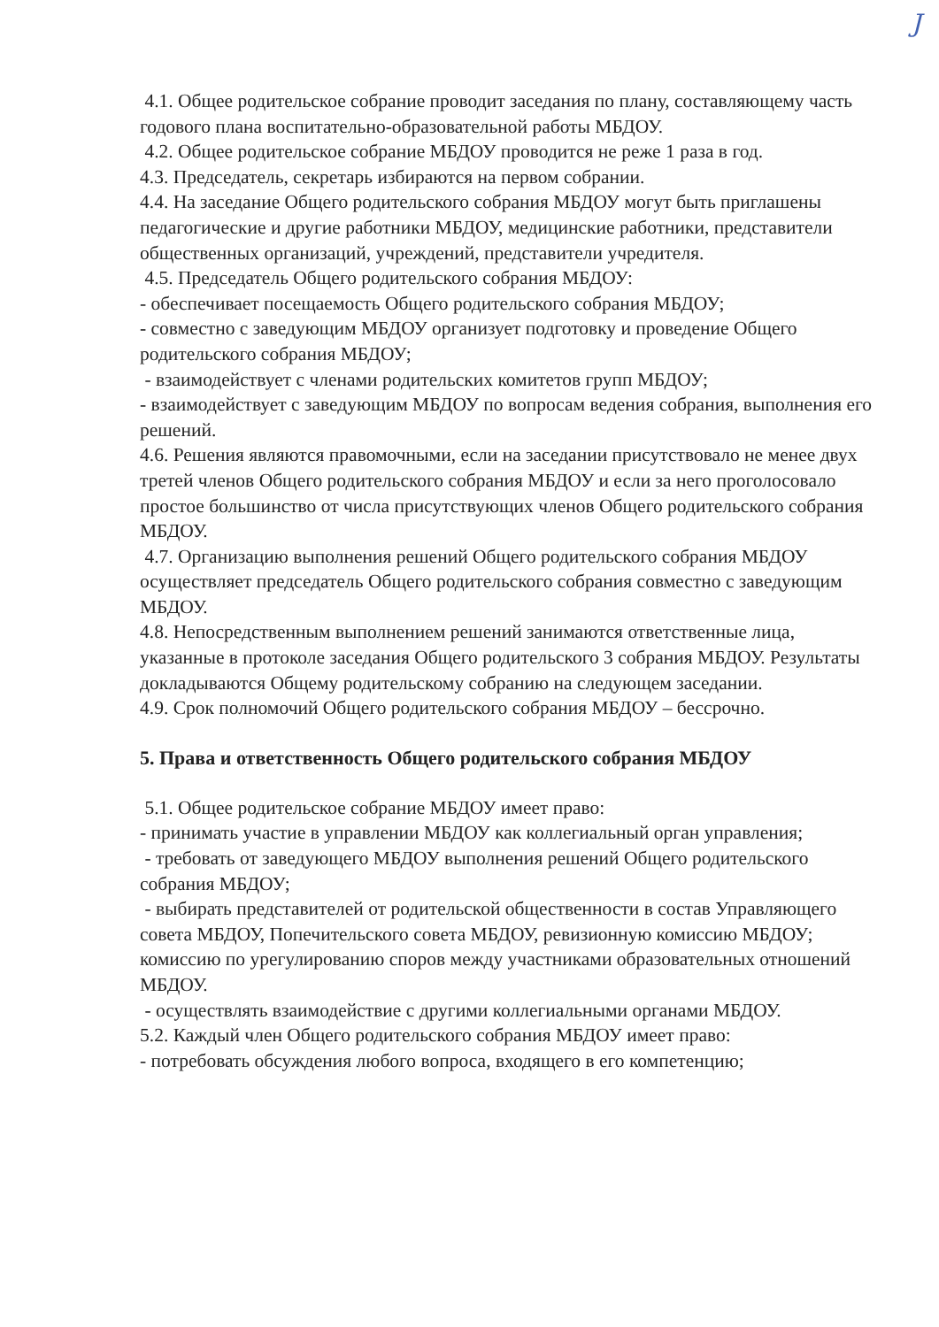J
4.1. Общее родительское собрание проводит заседания по плану, составляющему часть годового плана воспитательно-образовательной работы МБДОУ.
4.2. Общее родительское собрание МБДОУ проводится не реже 1 раза в год.
4.3. Председатель, секретарь избираются на первом собрании.
4.4. На заседание Общего родительского собрания МБДОУ могут быть приглашены педагогические и другие работники МБДОУ, медицинские работники, представители общественных организаций, учреждений, представители учредителя.
4.5. Председатель Общего родительского собрания МБДОУ:
- обеспечивает посещаемость Общего родительского собрания МБДОУ;
- совместно с заведующим МБДОУ организует подготовку и проведение Общего родительского собрания МБДОУ;
- взаимодействует с членами родительских комитетов групп МБДОУ;
- взаимодействует с заведующим МБДОУ по вопросам ведения собрания, выполнения его решений.
4.6. Решения являются правомочными, если на заседании присутствовало не менее двух третей членов Общего родительского собрания МБДОУ и если за него проголосовало простое большинство от числа присутствующих членов Общего родительского собрания МБДОУ.
4.7. Организацию выполнения решений Общего родительского собрания МБДОУ осуществляет председатель Общего родительского собрания совместно с заведующим МБДОУ.
4.8. Непосредственным выполнением решений занимаются ответственные лица, указанные в протоколе заседания Общего родительского 3 собрания МБДОУ. Результаты докладываются Общему родительскому собранию на следующем заседании.
4.9. Срок полномочий Общего родительского собрания МБДОУ – бессрочно.
5. Права и ответственность Общего родительского собрания МБДОУ
5.1. Общее родительское собрание МБДОУ имеет право:
- принимать участие в управлении МБДОУ как коллегиальный орган управления;
- требовать от заведующего МБДОУ выполнения решений Общего родительского собрания МБДОУ;
- выбирать представителей от родительской общественности в состав Управляющего совета МБДОУ, Попечительского совета МБДОУ, ревизионную комиссию МБДОУ; комиссию по урегулированию споров между участниками образовательных отношений МБДОУ.
- осуществлять взаимодействие с другими коллегиальными органами МБДОУ.
5.2. Каждый член Общего родительского собрания МБДОУ имеет право:
- потребовать обсуждения любого вопроса, входящего в его компетенцию;